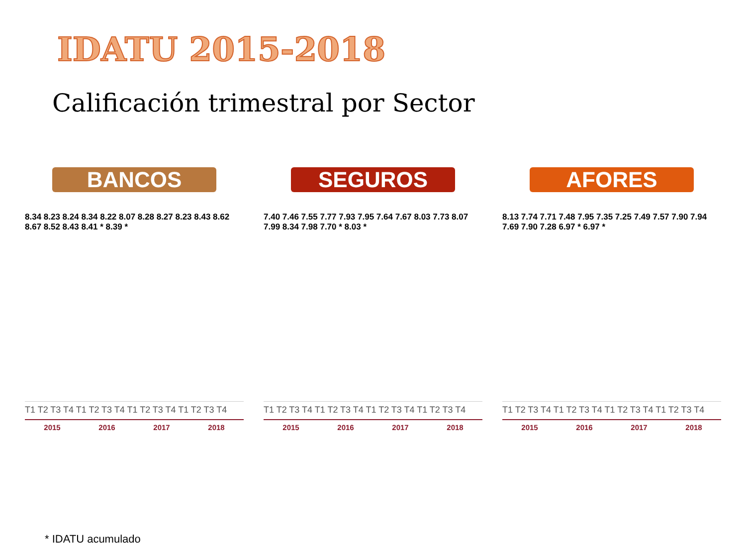IDATU 2015-2018
Calificación trimestral por Sector
BANCOS
8.34 8.23 8.24 8.34 8.22 8.07 8.28 8.27 8.23 8.43 8.62 8.67 8.52 8.43 8.41 * 8.39 *
T1 T2 T3 T4 T1 T2 T3 T4 T1 T2 T3 T4 T1 T2 T3 T4
2015 2016 2017 2018
SEGUROS
7.40 7.46 7.55 7.77 7.93 7.95 7.64 7.67 8.03 7.73 8.07 7.99 8.34 7.98 7.70 * 8.03 *
T1 T2 T3 T4 T1 T2 T3 T4 T1 T2 T3 T4 T1 T2 T3 T4
2015 2016 2017 2018
AFORES
8.13 7.74 7.71 7.48 7.95 7.35 7.25 7.49 7.57 7.90 7.94 7.69 7.90 7.28 6.97 * 6.97 *
T1 T2 T3 T4 T1 T2 T3 T4 T1 T2 T3 T4 T1 T2 T3 T4
2015 2016 2017 2018
* IDATU acumulado